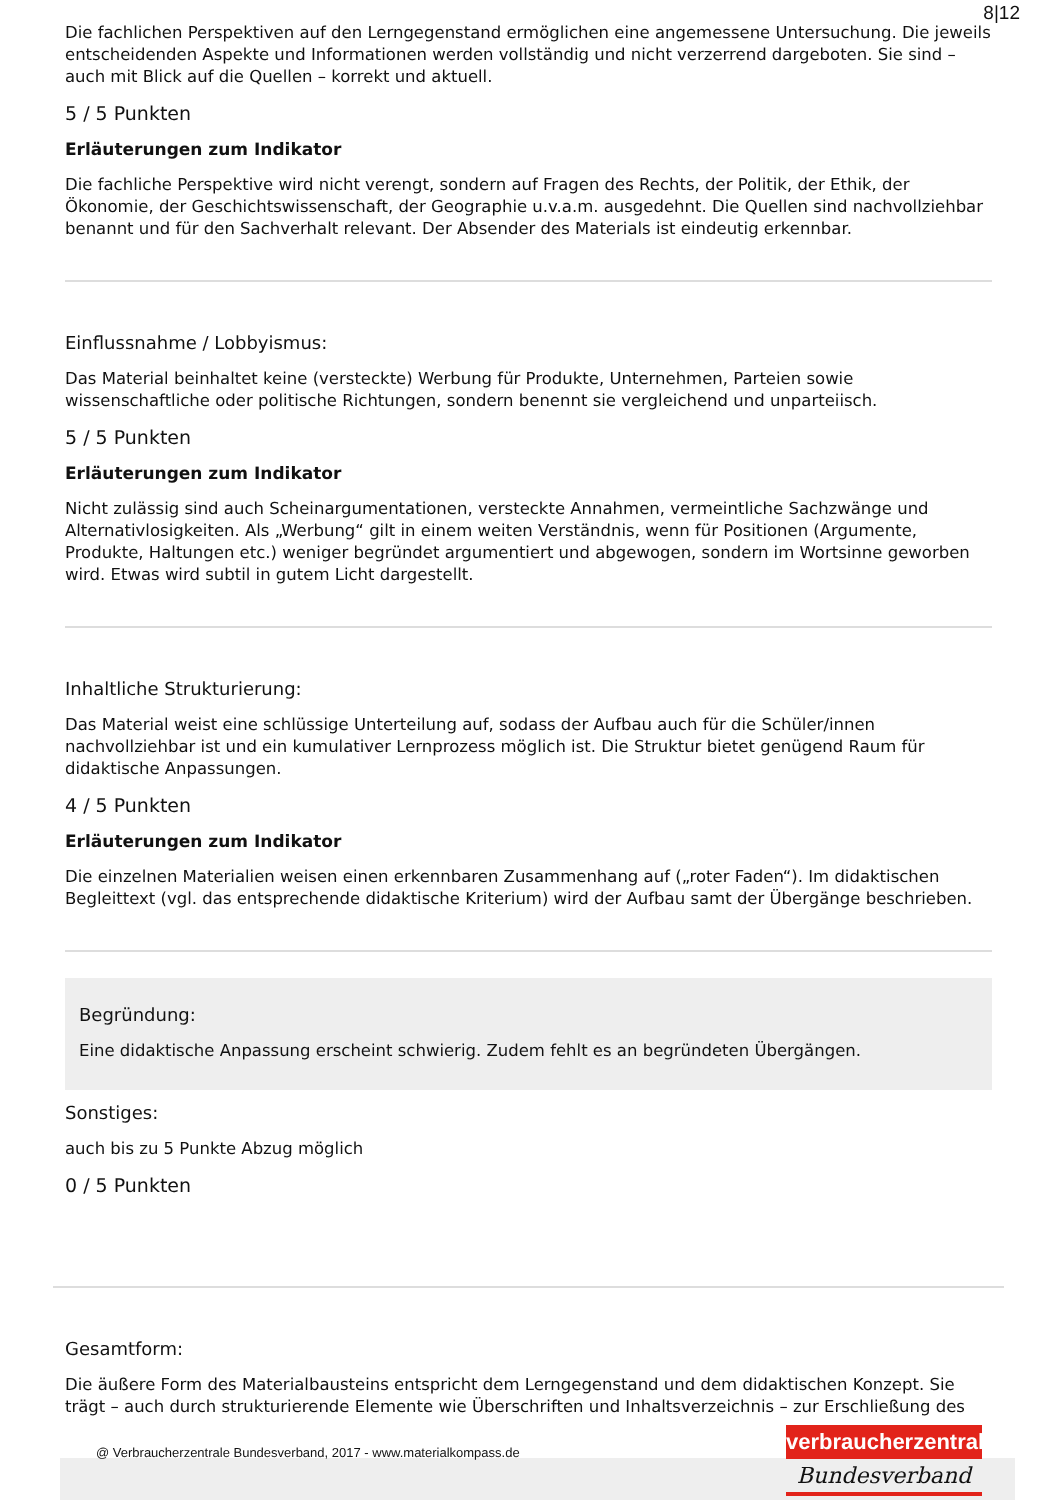8|12
Die fachlichen Perspektiven auf den Lerngegenstand ermöglichen eine angemessene Untersuchung. Die jeweils entscheidenden Aspekte und Informationen werden vollständig und nicht verzerrend dargeboten. Sie sind – auch mit Blick auf die Quellen – korrekt und aktuell.
5 / 5 Punkten
Erläuterungen zum Indikator
Die fachliche Perspektive wird nicht verengt, sondern auf Fragen des Rechts, der Politik, der Ethik, der Ökonomie, der Geschichtswissenschaft, der Geographie u.v.a.m. ausgedehnt. Die Quellen sind nachvollziehbar benannt und für den Sachverhalt relevant. Der Absender des Materials ist eindeutig erkennbar.
Einflussnahme / Lobbyismus:
Das Material beinhaltet keine (versteckte) Werbung für Produkte, Unternehmen, Parteien sowie wissenschaftliche oder politische Richtungen, sondern benennt sie vergleichend und unparteiisch.
5 / 5 Punkten
Erläuterungen zum Indikator
Nicht zulässig sind auch Scheinargumentationen, versteckte Annahmen, vermeintliche Sachzwänge und Alternativlosigkeiten. Als „Werbung“ gilt in einem weiten Verständnis, wenn für Positionen (Argumente, Produkte, Haltungen etc.) weniger begründet argumentiert und abgewogen, sondern im Wortsinne geworben wird. Etwas wird subtil in gutem Licht dargestellt.
Inhaltliche Strukturierung:
Das Material weist eine schlüssige Unterteilung auf, sodass der Aufbau auch für die Schüler/innen nachvollziehbar ist und ein kumulativer Lernprozess möglich ist. Die Struktur bietet genügend Raum für didaktische Anpassungen.
4 / 5 Punkten
Erläuterungen zum Indikator
Die einzelnen Materialien weisen einen erkennbaren Zusammenhang auf („roter Faden“). Im didaktischen Begleittext (vgl. das entsprechende didaktische Kriterium) wird der Aufbau samt der Übergänge beschrieben.
Begründung:
Eine didaktische Anpassung erscheint schwierig. Zudem fehlt es an begründeten Übergängen.
Sonstiges:
auch bis zu 5 Punkte Abzug möglich
0 / 5 Punkten
Gesamtform:
Die äußere Form des Materialbausteins entspricht dem Lerngegenstand und dem didaktischen Konzept. Sie trägt – auch durch strukturierende Elemente wie Überschriften und Inhaltsverzeichnis – zur Erschließung des
@ Verbraucherzentrale Bundesverband, 2017 - www.materialkompass.de
verbraucherzentrale
Bundesverband